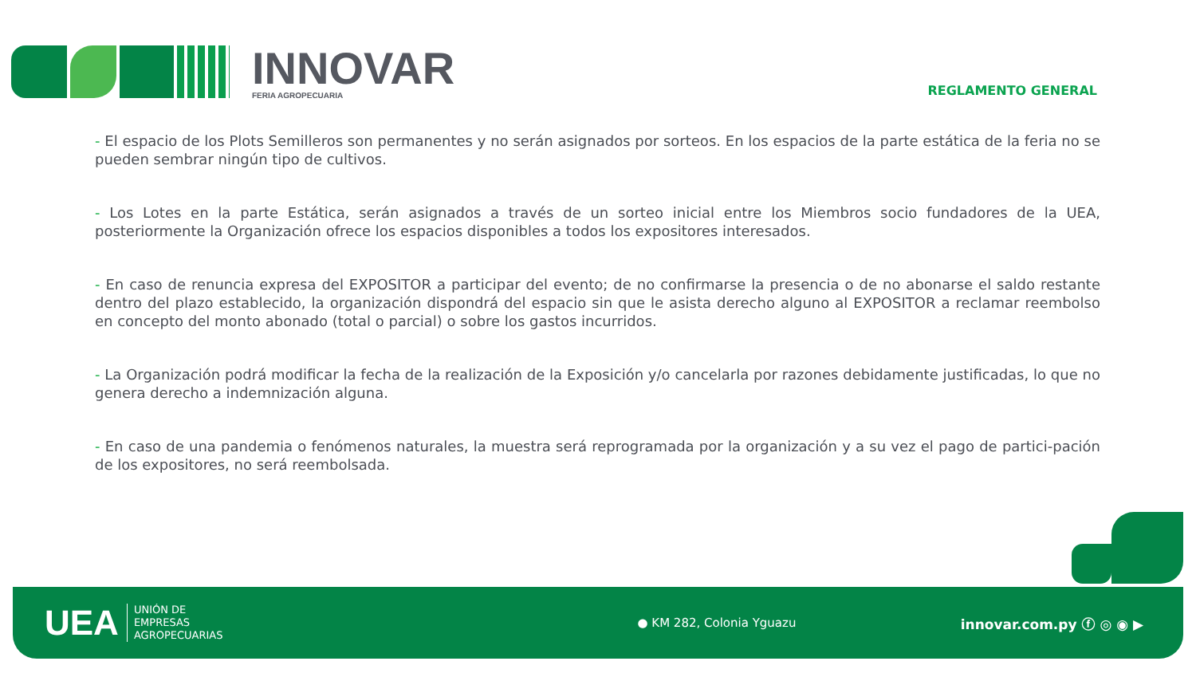INNOVAR
FERIA AGROPECUARIA
REGLAMENTO GENERAL
- El espacio de los Plots Semilleros son permanentes y no serán asignados por sorteos. En los espacios de la parte estática de la feria no se pueden sembrar ningún tipo de cultivos.
- Los Lotes en la parte Estática, serán asignados a través de un sorteo inicial entre los Miembros socio fundadores de la UEA, posteriormente la Organización ofrece los espacios disponibles a todos los expositores interesados.
- En caso de renuncia expresa del EXPOSITOR a participar del evento; de no confirmarse la presencia o de no abonarse el saldo restante dentro del plazo establecido, la organización dispondrá del espacio sin que le asista derecho alguno al EXPOSITOR a reclamar reembolso en concepto del monto abonado (total o parcial) o sobre los gastos incurridos.
- La Organización podrá modificar la fecha de la realización de la Exposición y/o cancelarla por razones debidamente justificadas, lo que no genera derecho a indemnización alguna.
- En caso de una pandemia o fenómenos naturales, la muestra será reprogramada por la organización y a su vez el pago de partici-pación de los expositores, no será reembolsada.
UEA
UNIÓN DE
EMPRESAS
AGROPECUARIAS
● KM 282, Colonia Yguazu innovar.com.py ⓕ ◎ ◉ ▶